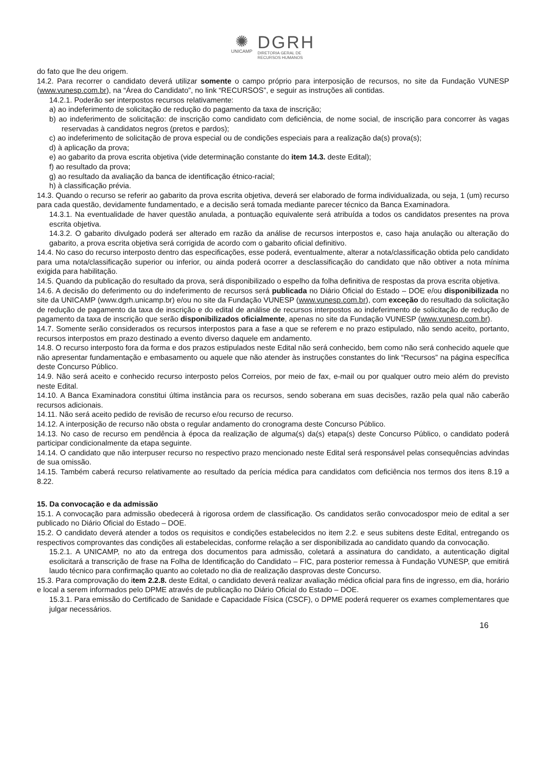✺
UNICAMP
DGRH
DIRETORIA GERAL DE
RECURSOS HUMANOS
do fato que lhe deu origem.
14.2. Para recorrer o candidato deverá utilizar somente o campo próprio para interposição de recursos, no site da Fundação VUNESP (www.vunesp.com.br), na “Área do Candidato”, no link “RECURSOS”, e seguir as instruções ali contidas.
14.2.1. Poderão ser interpostos recursos relativamente:
a) ao indeferimento de solicitação de redução do pagamento da taxa de inscrição;
b) ao indeferimento de solicitação: de inscrição como candidato com deficiência, de nome social, de inscrição para concorrer às vagas reservadas à candidatos negros (pretos e pardos);
c) ao indeferimento de solicitação de prova especial ou de condições especiais para a realização da(s) prova(s);
d) à aplicação da prova;
e) ao gabarito da prova escrita objetiva (vide determinação constante do item 14.3. deste Edital);
f) ao resultado da prova;
g) ao resultado da avaliação da banca de identificação étnico-racial;
h) à classificação prévia.
14.3. Quando o recurso se referir ao gabarito da prova escrita objetiva, deverá ser elaborado de forma individualizada, ou seja, 1 (um) recurso para cada questão, devidamente fundamentado, e a decisão será tomada mediante parecer técnico da Banca Examinadora.
14.3.1. Na eventualidade de haver questão anulada, a pontuação equivalente será atribuída a todos os candidatos presentes na prova escrita objetiva.
14.3.2. O gabarito divulgado poderá ser alterado em razão da análise de recursos interpostos e, caso haja anulação ou alteração do gabarito, a prova escrita objetiva será corrigida de acordo com o gabarito oficial definitivo.
14.4. No caso do recurso interposto dentro das especificações, esse poderá, eventualmente, alterar a nota/classificação obtida pelo candidato para uma nota/classificação superior ou inferior, ou ainda poderá ocorrer a desclassificação do candidato que não obtiver a nota mínima exigida para habilitação.
14.5. Quando da publicação do resultado da prova, será disponibilizado o espelho da folha definitiva de respostas da prova escrita objetiva.
14.6. A decisão do deferimento ou do indeferimento de recursos será publicada no Diário Oficial do Estado – DOE e/ou disponibilizada no site da UNICAMP (www.dgrh.unicamp.br) e/ou no site da Fundação VUNESP (www.vunesp.com.br), com exceção do resultado da solicitação de redução de pagamento da taxa de inscrição e do edital de análise de recursos interpostos ao indeferimento de solicitação de redução de pagamento da taxa de inscrição que serão disponibilizados oficialmente, apenas no site da Fundação VUNESP (www.vunesp.com.br).
14.7. Somente serão considerados os recursos interpostos para a fase a que se referem e no prazo estipulado, não sendo aceito, portanto, recursos interpostos em prazo destinado a evento diverso daquele em andamento.
14.8. O recurso interposto fora da forma e dos prazos estipulados neste Edital não será conhecido, bem como não será conhecido aquele que não apresentar fundamentação e embasamento ou aquele que não atender às instruções constantes do link “Recursos” na página específica deste Concurso Público.
14.9. Não será aceito e conhecido recurso interposto pelos Correios, por meio de fax, e-mail ou por qualquer outro meio além do previsto neste Edital.
14.10. A Banca Examinadora constitui última instância para os recursos, sendo soberana em suas decisões, razão pela qual não caberão recursos adicionais.
14.11. Não será aceito pedido de revisão de recurso e/ou recurso de recurso.
14.12. A interposição de recurso não obsta o regular andamento do cronograma deste Concurso Público.
14.13. No caso de recurso em pendência à época da realização de alguma(s) da(s) etapa(s) deste Concurso Público, o candidato poderá participar condicionalmente da etapa seguinte.
14.14. O candidato que não interpuser recurso no respectivo prazo mencionado neste Edital será responsável pelas consequências advindas de sua omissão.
14.15. Também caberá recurso relativamente ao resultado da perícia médica para candidatos com deficiência nos termos dos itens 8.19 a 8.22.
15. Da convocação e da admissão
15.1. A convocação para admissão obedecerá à rigorosa ordem de classificação. Os candidatos serão convocadospor meio de edital a ser publicado no Diário Oficial do Estado – DOE.
15.2. O candidato deverá atender a todos os requisitos e condições estabelecidos no item 2.2. e seus subitens deste Edital, entregando os respectivos comprovantes das condições ali estabelecidas, conforme relação a ser disponibilizada ao candidato quando da convocação.
15.2.1. A UNICAMP, no ato da entrega dos documentos para admissão, coletará a assinatura do candidato, a autenticação digital esolicitará a transcrição de frase na Folha de Identificação do Candidato – FIC, para posterior remessa à Fundação VUNESP, que emitirá laudo técnico para confirmação quanto ao coletado no dia de realização dasprovas deste Concurso.
15.3. Para comprovação do item 2.2.8. deste Edital, o candidato deverá realizar avaliação médica oficial para fins de ingresso, em dia, horário e local a serem informados pelo DPME através de publicação no Diário Oficial do Estado – DOE.
15.3.1. Para emissão do Certificado de Sanidade e Capacidade Física (CSCF), o DPME poderá requerer os exames complementares que julgar necessários.
16